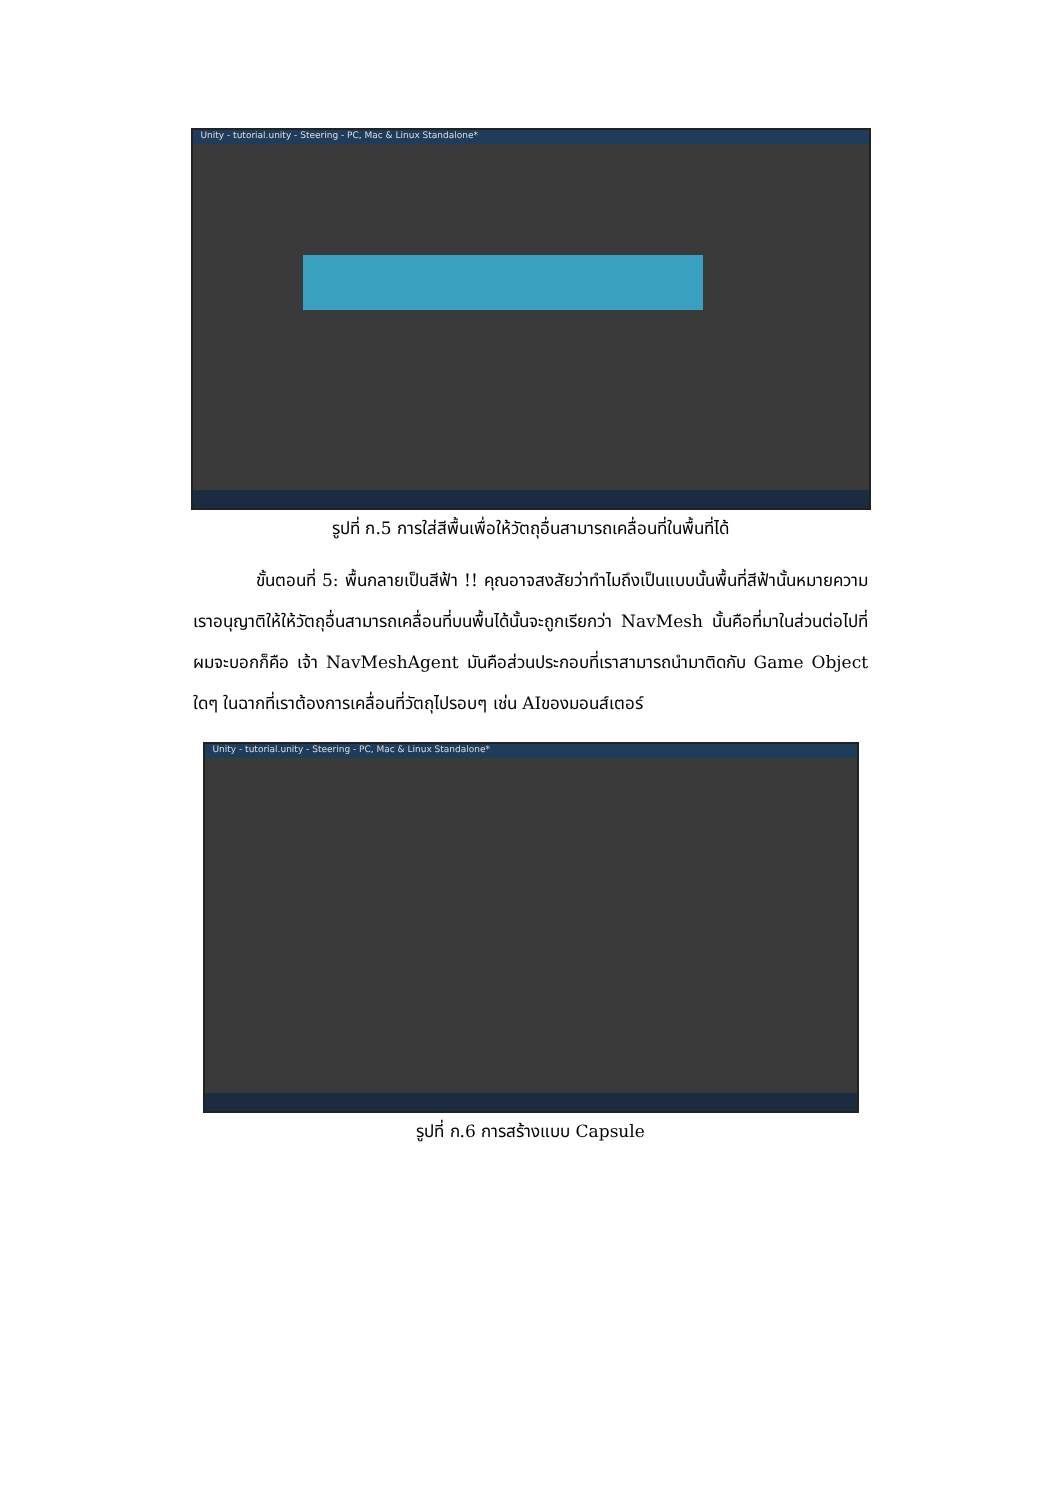Unity - tutorial.unity - Steering - PC, Mac & Linux Standalone*
รูปที่ ก.5 การใส่สีพื้นเพื่อให้วัตถุอื่นสามารถเคลื่อนที่ในพื้นที่ได้
ขั้นตอนที่ 5: พื้นกลายเป็นสีฟ้า !! คุณอาจสงสัยว่าทำไมถึงเป็นแบบนั้นพื้นที่สีฟ้านั้นหมายความเราอนุญาติให้ให้วัตถุอื่นสามารถเคลื่อนที่บนพื้นได้นั้นจะถูกเรียกว่า NavMesh นั้นคือที่มาในส่วนต่อไปที่ผมจะบอกก็คือ เจ้า NavMeshAgent มันคือส่วนประกอบที่เราสามารถนำมาติดกับ Game Object ใดๆ ในฉากที่เราต้องการเคลื่อนที่วัตถุไปรอบๆ เช่น AIของมอนส์เตอร์
Unity - tutorial.unity - Steering - PC, Mac & Linux Standalone*
รูปที่ ก.6 การสร้างแบบ Capsule